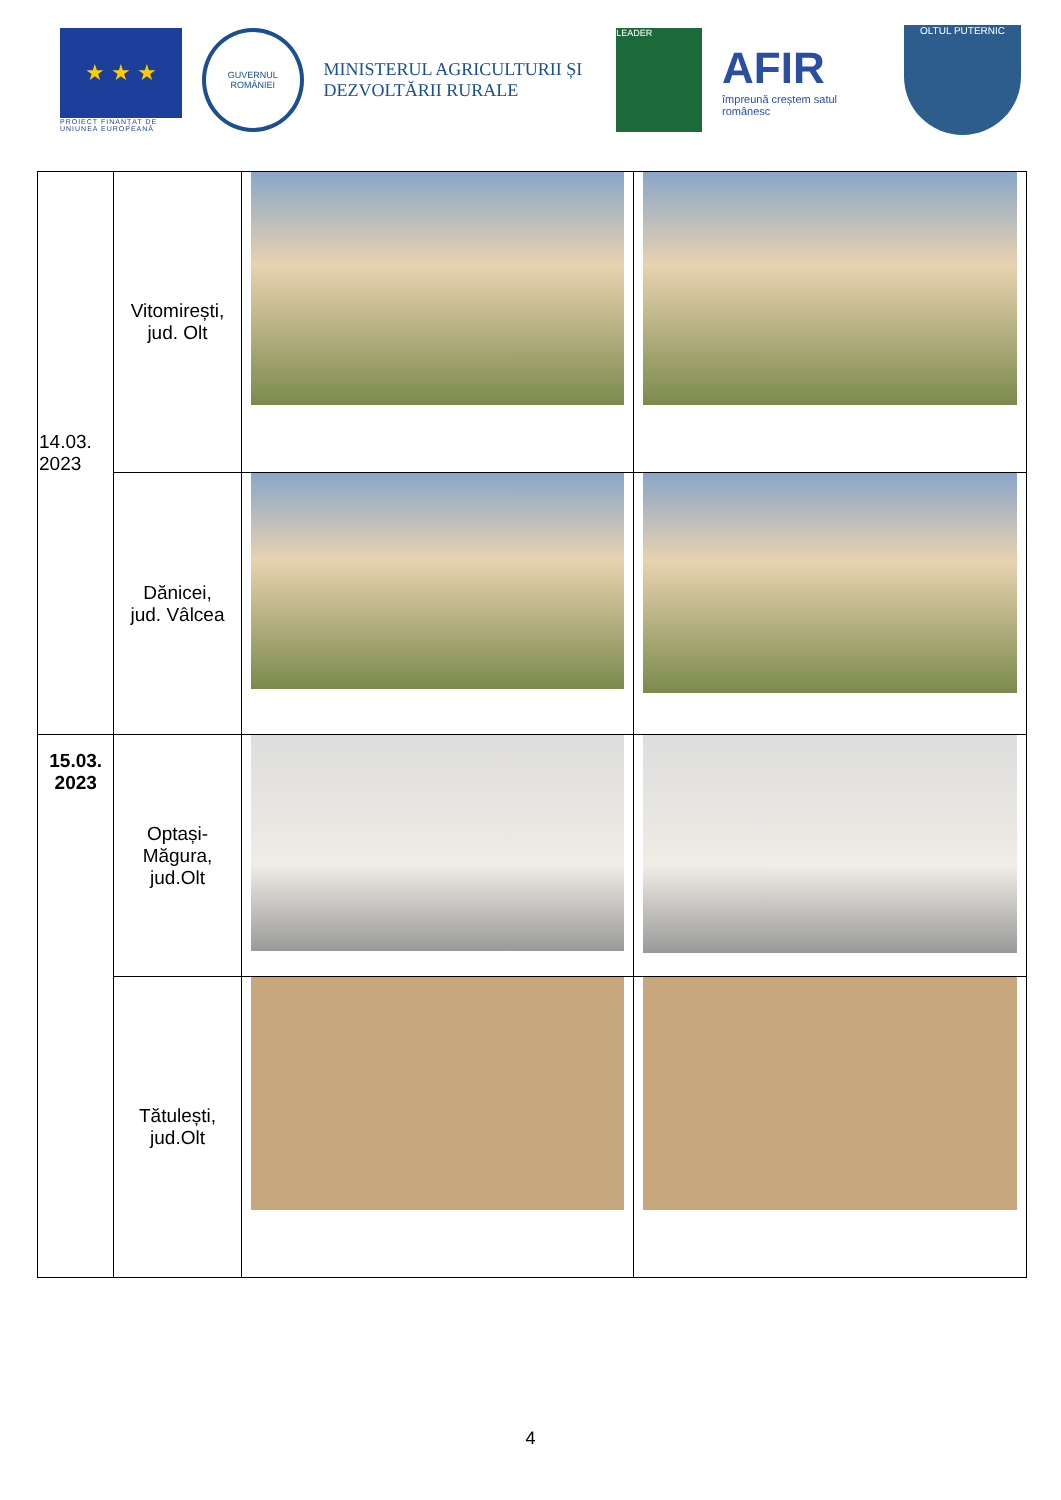★ ★ ★
PROIECT FINANȚAT DE UNIUNEA EUROPEANĂ
GUVERNUL ROMÂNIEI
MINISTERUL AGRICULTURII ȘI DEZVOLTĂRII RURALE
LEADER
AFIR
împreună creștem satul românesc
OLTUL PUTERNIC
| 14.03. 2023 | Vitomirești, jud. Olt | | |
| | Dănicei, jud. Vâlcea | | |
| 15.03. 2023 | Optași- Măgura, jud.Olt | | |
| | Tătulești, jud.Olt | | |
4